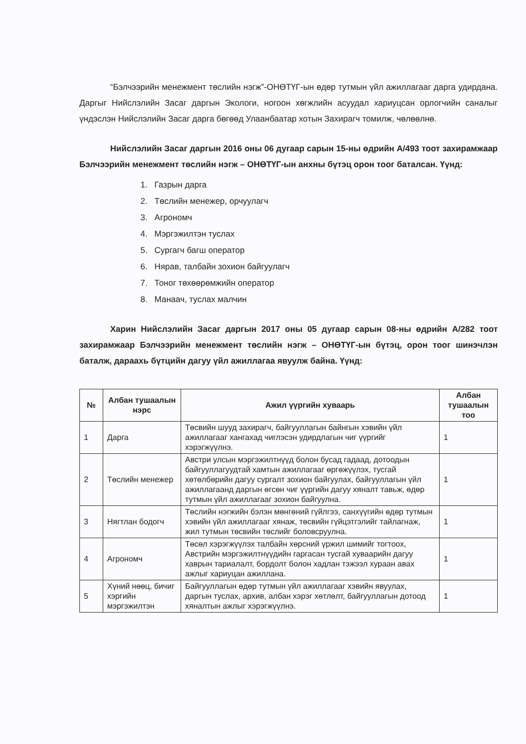“Бэлчээрийн менежмент төслийн нэгж”-ОНӨТҮГ-ын өдөр тутмын үйл ажиллагааг дарга удирдана. Даргыг Нийслэлийн Засаг даргын Экологи, ногоон хөгжлийн асуудал хариуцсан орлогчийн саналыг үндэслэн Нийслэлийн Засаг дарга бөгөөд Улаанбаатар хотын Захирагч томилж, чөлөөлнө.
Нийслэлийн Засаг даргын 2016 оны 06 дугаар сарын 15-ны өдрийн А/493 тоот захирамжаар Бэлчээрийн менежмент төслийн нэгж – ОНӨТҮГ-ын анхны бүтэц орон тоог баталсан. Үүнд:
1. Газрын дарга
2. Төслийн менежер, орчуулагч
3. Агрономч
4. Мэргэжилтэн туслах
5. Сургагч багш оператор
6. Нярав, талбайн зохион байгуулагч
7. Тоног төхөөрөмжийн оператор
8. Манаач, туслах малчин
Харин Нийслэлийн Засаг даргын 2017 оны 05 дугаар сарын 08-ны өдрийн А/282 тоот захирамжаар Бэлчээрийн менежмент төслийн нэгж – ОНӨТҮГ-ын бүтэц, орон тоог шинэчлэн баталж, дараахь бүтцийн дагуу үйл ажиллагаа явуулж байна. Үүнд:
| № | Албан тушаалын нэрс | Ажил үүргийн хуваарь | Албан тушаалын тоо |
| --- | --- | --- | --- |
| 1 | Дарга | Төсвийн шууд захирагч, байгууллагын байнгын хэвийн үйл ажиллагааг хангахад чиглэсэн удирдлагын чиг үүргийг хэрэгжүүлнэ. | 1 |
| 2 | Төслийн менежер | Австри улсын мэргэжилтнүүд болон бусад гадаад, дотоодын байгууллагуудтай хамтын ажиллагааг өргөжүүлэх, тусгай хөтөлбөрийн дагуу сургалт зохион байгуулах, байгууллагын үйл ажиллагаанд даргын өгсөн чиг үүргийн дагуу хяналт тавьж, өдөр тутмын үйл ажиллагааг зохион байгуулна. | 1 |
| 3 | Нягтлан бодогч | Төслийн нэгжийн бэлэн мөнгөний гүйлгээ, санхүүгийн өдөр тутмын хэвийн үйл ажиллагааг хянаж, төсвийн гүйцэтгэлийг тайлагнаж, жил тутмын төсвийн төслийг боловсруулна. | 1 |
| 4 | Агрономч | Төсөл хэрэгжүүлэх талбайн хөрсний үржил шимийг тогтоох, Австрийн мэргэжилтнүүдийн гаргасан тусгай хуваарийн дагуу хаврын тариалалт, бордолт болон хадлан тэжээл хураан авах ажлыг хариуцан ажиллана. | 1 |
| 5 | Хүний нөөц, бичиг хэргийн мэргэжилтэн | Байгууллагын өдөр тутмын үйл ажиллагааг хэвийн явуулах, даргын туслах, архив, албан хэрэг хөтлөлт, байгууллагын дотоод хяналтын ажлыг хэрэгжүүлнэ. | 1 |